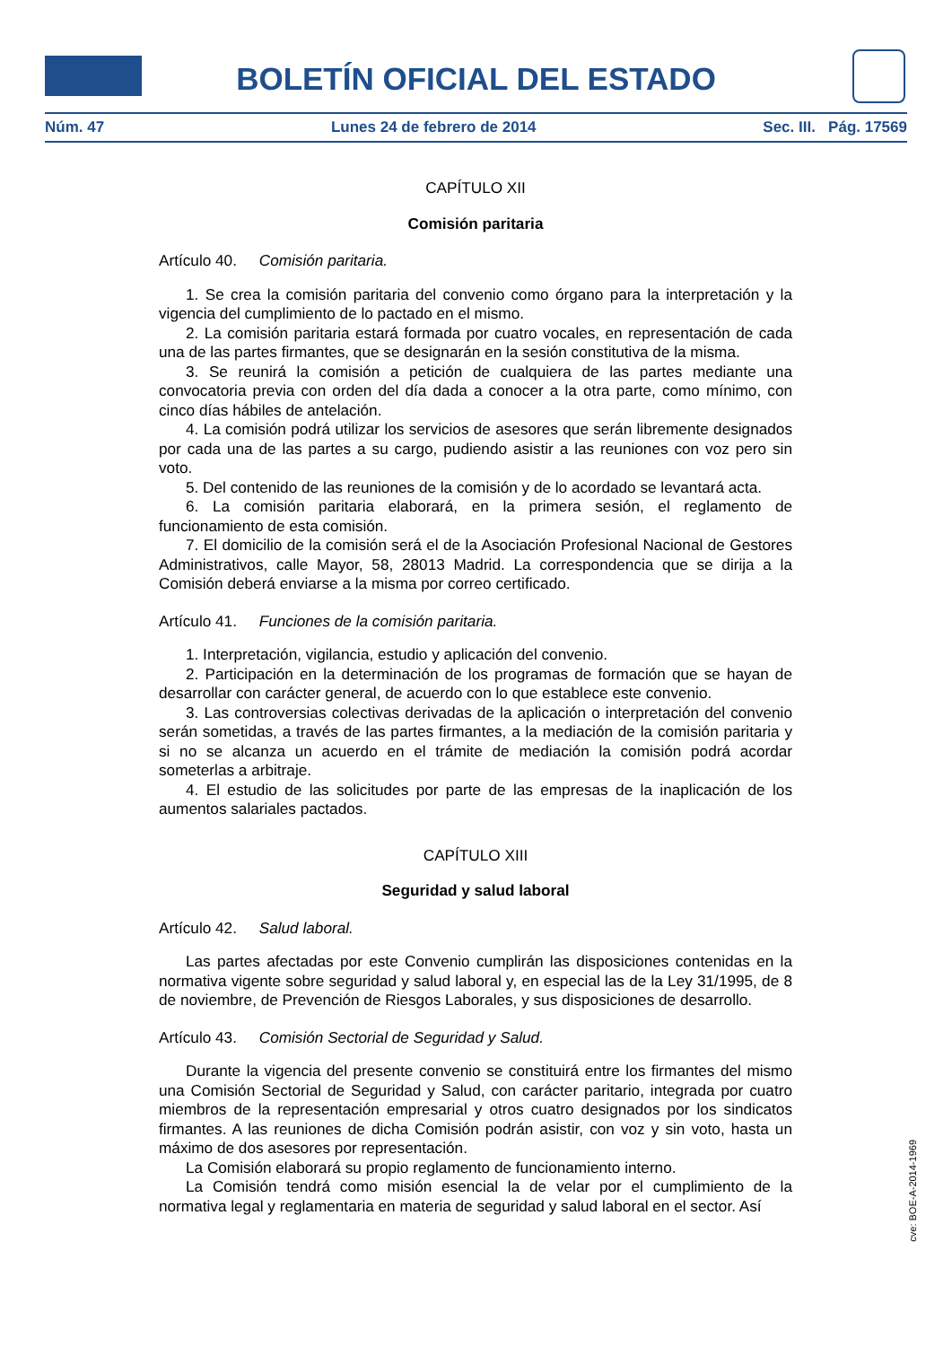BOLETÍN OFICIAL DEL ESTADO
Núm. 47 Lunes 24 de febrero de 2014 Sec. III. Pág. 17569
CAPÍTULO XII
Comisión paritaria
Artículo 40. Comisión paritaria.
1. Se crea la comisión paritaria del convenio como órgano para la interpretación y la vigencia del cumplimiento de lo pactado en el mismo.
2. La comisión paritaria estará formada por cuatro vocales, en representación de cada una de las partes firmantes, que se designarán en la sesión constitutiva de la misma.
3. Se reunirá la comisión a petición de cualquiera de las partes mediante una convocatoria previa con orden del día dada a conocer a la otra parte, como mínimo, con cinco días hábiles de antelación.
4. La comisión podrá utilizar los servicios de asesores que serán libremente designados por cada una de las partes a su cargo, pudiendo asistir a las reuniones con voz pero sin voto.
5. Del contenido de las reuniones de la comisión y de lo acordado se levantará acta.
6. La comisión paritaria elaborará, en la primera sesión, el reglamento de funcionamiento de esta comisión.
7. El domicilio de la comisión será el de la Asociación Profesional Nacional de Gestores Administrativos, calle Mayor, 58, 28013 Madrid. La correspondencia que se dirija a la Comisión deberá enviarse a la misma por correo certificado.
Artículo 41. Funciones de la comisión paritaria.
1. Interpretación, vigilancia, estudio y aplicación del convenio.
2. Participación en la determinación de los programas de formación que se hayan de desarrollar con carácter general, de acuerdo con lo que establece este convenio.
3. Las controversias colectivas derivadas de la aplicación o interpretación del convenio serán sometidas, a través de las partes firmantes, a la mediación de la comisión paritaria y si no se alcanza un acuerdo en el trámite de mediación la comisión podrá acordar someterlas a arbitraje.
4. El estudio de las solicitudes por parte de las empresas de la inaplicación de los aumentos salariales pactados.
CAPÍTULO XIII
Seguridad y salud laboral
Artículo 42. Salud laboral.
Las partes afectadas por este Convenio cumplirán las disposiciones contenidas en la normativa vigente sobre seguridad y salud laboral y, en especial las de la Ley 31/1995, de 8 de noviembre, de Prevención de Riesgos Laborales, y sus disposiciones de desarrollo.
Artículo 43. Comisión Sectorial de Seguridad y Salud.
Durante la vigencia del presente convenio se constituirá entre los firmantes del mismo una Comisión Sectorial de Seguridad y Salud, con carácter paritario, integrada por cuatro miembros de la representación empresarial y otros cuatro designados por los sindicatos firmantes. A las reuniones de dicha Comisión podrán asistir, con voz y sin voto, hasta un máximo de dos asesores por representación.
La Comisión elaborará su propio reglamento de funcionamiento interno.
La Comisión tendrá como misión esencial la de velar por el cumplimiento de la normativa legal y reglamentaria en materia de seguridad y salud laboral en el sector. Así
cve: BOE-A-2014-1969